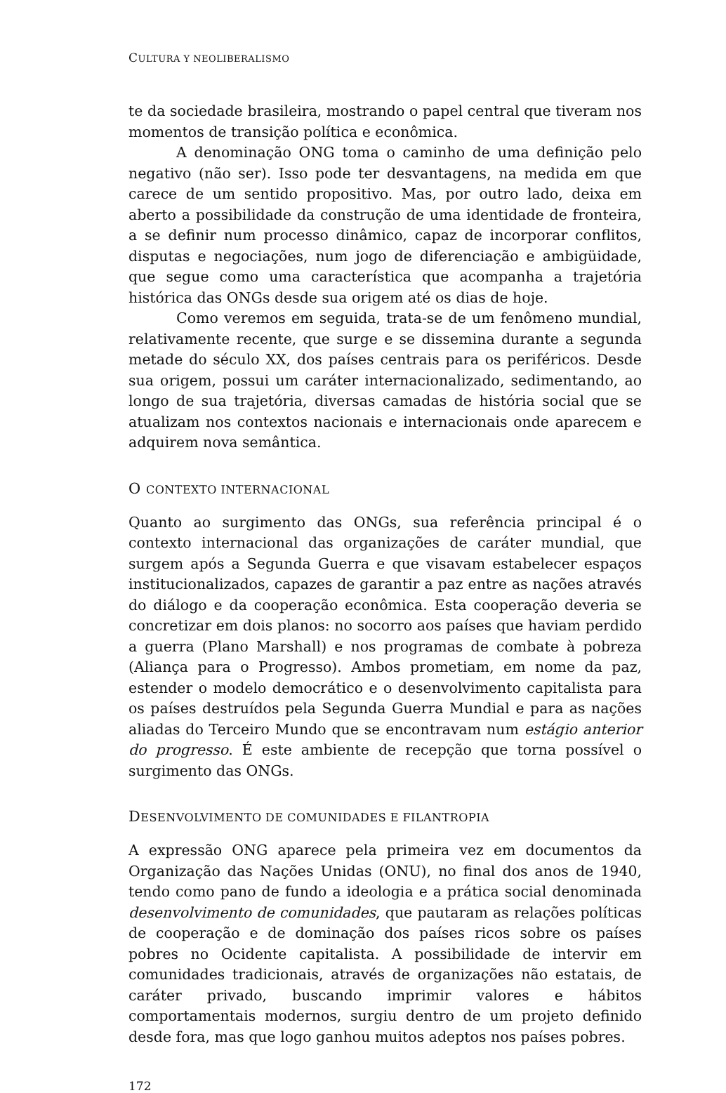CULTURA Y NEOLIBERALISMO
te da sociedade brasileira, mostrando o papel central que tiveram nos momentos de transição política e econômica.
A denominação ONG toma o caminho de uma definição pelo negativo (não ser). Isso pode ter desvantagens, na medida em que carece de um sentido propositivo. Mas, por outro lado, deixa em aberto a possibilidade da construção de uma identidade de fronteira, a se definir num processo dinâmico, capaz de incorporar conflitos, disputas e negociações, num jogo de diferenciação e ambigüidade, que segue como uma característica que acompanha a trajetória histórica das ONGs desde sua origem até os dias de hoje.
Como veremos em seguida, trata-se de um fenômeno mundial, relativamente recente, que surge e se dissemina durante a segunda metade do século XX, dos países centrais para os periféricos. Desde sua origem, possui um caráter internacionalizado, sedimentando, ao longo de sua trajetória, diversas camadas de história social que se atualizam nos contextos nacionais e internacionais onde aparecem e adquirem nova semântica.
O CONTEXTO INTERNACIONAL
Quanto ao surgimento das ONGs, sua referência principal é o contexto internacional das organizações de caráter mundial, que surgem após a Segunda Guerra e que visavam estabelecer espaços institucionalizados, capazes de garantir a paz entre as nações através do diálogo e da cooperação econômica. Esta cooperação deveria se concretizar em dois planos: no socorro aos países que haviam perdido a guerra (Plano Marshall) e nos programas de combate à pobreza (Aliança para o Progresso). Ambos prometiam, em nome da paz, estender o modelo democrático e o desenvolvimento capitalista para os países destruídos pela Segunda Guerra Mundial e para as nações aliadas do Terceiro Mundo que se encontravam num estágio anterior do progresso. É este ambiente de recepção que torna possível o surgimento das ONGs.
DESENVOLVIMENTO DE COMUNIDADES E FILANTROPIA
A expressão ONG aparece pela primeira vez em documentos da Organização das Nações Unidas (ONU), no final dos anos de 1940, tendo como pano de fundo a ideologia e a prática social denominada desenvolvimento de comunidades, que pautaram as relações políticas de cooperação e de dominação dos países ricos sobre os países pobres no Ocidente capitalista. A possibilidade de intervir em comunidades tradicionais, através de organizações não estatais, de caráter privado, buscando imprimir valores e hábitos comportamentais modernos, surgiu dentro de um projeto definido desde fora, mas que logo ganhou muitos adeptos nos países pobres.
172